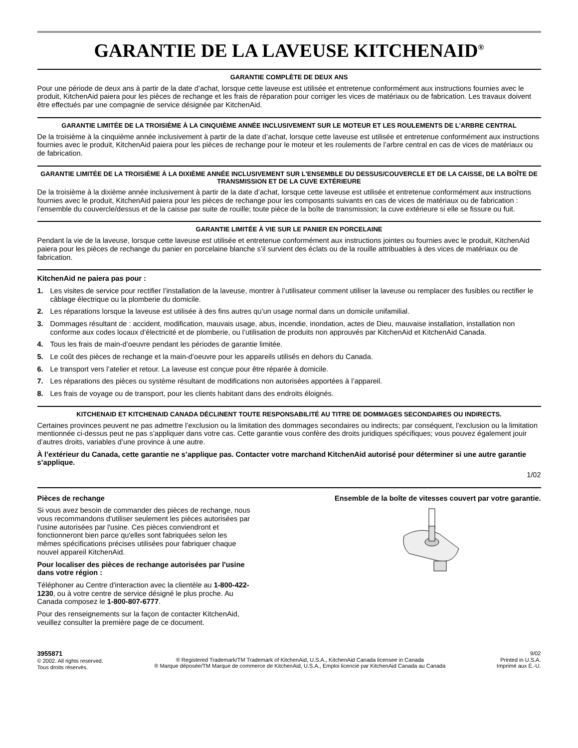GARANTIE DE LA LAVEUSE KITCHENAID<sup>®</sup>
GARANTIE COMPLÈTE DE DEUX ANS
Pour une période de deux ans à partir de la date d’achat, lorsque cette laveuse est utilisée et entretenue conformément aux instructions fournies avec le produit, KitchenAid paiera pour les pièces de rechange et les frais de réparation pour corriger les vices de matériaux ou de fabrication. Les travaux doivent être effectués par une compagnie de service désignée par KitchenAid.
GARANTIE LIMITÉE DE LA TROISIÈME À LA CINQUIÈME ANNÉE INCLUSIVEMENT SUR LE MOTEUR ET LES ROULEMENTS DE L'ARBRE CENTRAL
De la troisième à la cinquième année inclusivement à partir de la date d’achat, lorsque cette laveuse est utilisée et entretenue conformément aux instructions fournies avec le produit, KitchenAid paiera pour les pièces de rechange pour le moteur et les roulements de l’arbre central en cas de vices de matériaux ou de fabrication.
GARANTIE LIMITÉE DE LA TROISIÈME À LA DIXIÈME ANNÉE INCLUSIVEMENT SUR L'ENSEMBLE DU DESSUS/COUVERCLE ET DE LA CAISSE, DE LA BOÎTE DE TRANSMISSION ET DE LA CUVE EXTÉRIEURE
De la troisième à la dixième année inclusivement à partir de la date d’achat, lorsque cette laveuse est utilisée et entretenue conformément aux instructions fournies avec le produit, KitchenAid paiera pour les pièces de rechange pour les composants suivants en cas de vices de matériaux ou de fabrication : l’ensemble du couvercle/dessus et de la caisse par suite de rouille; toute pièce de la boîte de transmission; la cuve extérieure si elle se fissure ou fuit.
GARANTIE LIMITÉE À VIE SUR LE PANIER EN PORCELAINE
Pendant la vie de la laveuse, lorsque cette laveuse est utilisée et entretenue conformément aux instructions jointes ou fournies avec le produit, KitchenAid paiera pour les pièces de rechange du panier en porcelaine blanche s’il survient des éclats ou de la rouille attribuables à des vices de matériaux ou de fabrication.
KitchenAid ne paiera pas pour :
1. Les visites de service pour rectifier l’installation de la laveuse, montrer à l’utilisateur comment utiliser la laveuse ou remplacer des fusibles ou rectifier le câblage électrique ou la plomberie du domicile.
2. Les réparations lorsque la laveuse est utilisée à des fins autres qu’un usage normal dans un domicile unifamilial.
3. Dommages résultant de : accident, modification, mauvais usage, abus, incendie, inondation, actes de Dieu, mauvaise installation, installation non conforme aux codes locaux d’électricité et de plomberie, ou l’utilisation de produits non approuvés par KitchenAid et KitchenAid Canada.
4. Tous les frais de main-d’oeuvre pendant les périodes de garantie limitée.
5. Le coût des pièces de rechange et la main-d’oeuvre pour les appareils utilisés en dehors du Canada.
6. Le transport vers l’atelier et retour. La laveuse est conçue pour être réparée à domicile.
7. Les réparations des pièces ou système résultant de modifications non autorisées apportées à l’appareil.
8. Les frais de voyage ou de transport, pour les clients habitant dans des endroits éloignés.
KITCHENAID ET KITCHENAID CANADA DÉCLINENT TOUTE RESPONSABILITÉ AU TITRE DE DOMMAGES SECONDAIRES OU INDIRECTS.
Certaines provinces peuvent ne pas admettre l’exclusion ou la limitation des dommages secondaires ou indirects; par conséquent, l’exclusion ou la limitation mentionnée ci-dessus peut ne pas s’appliquer dans votre cas. Cette garantie vous confère des droits juridiques spécifiques; vous pouvez également jouir d’autres droits, variables d’une province à une autre.
À l’extérieur du Canada, cette garantie ne s’applique pas. Contacter votre marchand KitchenAid autorisé pour déterminer si une autre garantie s’applique.
1/02
Pièces de rechange
Si vous avez besoin de commander des pièces de rechange, nous vous recommandons d'utiliser seulement les pièces autorisées par l'usine autorisées par l'usine. Ces pièces conviendront et fonctionneront bien parce qu'elles sont fabriquées selon les mêmes spécifications précises utilisées pour fabriquer chaque nouvel appareil KitchenAid.
Pour localiser des pièces de rechange autorisées par l'usine dans votre région :
Téléphoner au Centre d'interaction avec la clientèle au 1-800-422-1230, ou à votre centre de service désigné le plus proche. Au Canada composez le 1-800-807-6777.
Pour des renseignements sur la façon de contacter KitchenAid, veuillez consulter la première page de ce document.
Ensemble de la boîte de vitesses couvert par votre garantie.
3955871
© 2002. All rights reserved.
Tous droits réservés.
® Registered Trademark/TM Trademark of KitchenAid, U.S.A., KitchenAid Canada licensee in Canada
® Marque déposée/TM Marque de commerce de KitchenAid, U.S.A., Emploi licencié par KitchenAid Canada au Canada
9/02
Printed in U.S.A.
Imprimé aux É.-U.